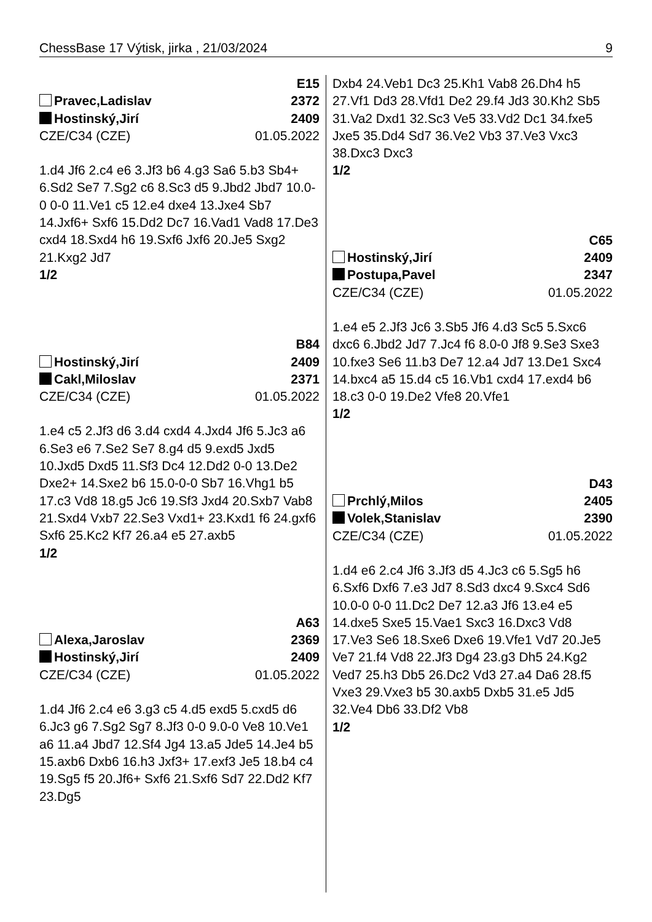ChessBase 17 Výtisk, jirka , 21/03/2024 9
E15
Pravec,Ladislav 2372
Hostinský,Jirí 2409
CZE/C34 (CZE) 01.05.2022
1.d4 Jf6 2.c4 e6 3.Jf3 b6 4.g3 Sa6 5.b3 Sb4+ 6.Sd2 Se7 7.Sg2 c6 8.Sc3 d5 9.Jbd2 Jbd7 10.0-0 0-0 11.Ve1 c5 12.e4 dxe4 13.Jxe4 Sb7 14.Jxf6+ Sxf6 15.Dd2 Dc7 16.Vad1 Vad8 17.De3 cxd4 18.Sxd4 h6 19.Sxf6 Jxf6 20.Je5 Sxg2 21.Kxg2 Jd7
1/2
B84
Hostinský,Jirí 2409
Cakl,Miloslav 2371
CZE/C34 (CZE) 01.05.2022
1.e4 c5 2.Jf3 d6 3.d4 cxd4 4.Jxd4 Jf6 5.Jc3 a6 6.Se3 e6 7.Se2 Se7 8.g4 d5 9.exd5 Jxd5 10.Jxd5 Dxd5 11.Sf3 Dc4 12.Dd2 0-0 13.De2 Dxe2+ 14.Sxe2 b6 15.0-0-0 Sb7 16.Vhg1 b5 17.c3 Vd8 18.g5 Jc6 19.Sf3 Jxd4 20.Sxb7 Vab8 21.Sxd4 Vxb7 22.Se3 Vxd1+ 23.Kxd1 f6 24.gxf6 Sxf6 25.Kc2 Kf7 26.a4 e5 27.axb5
1/2
A63
Alexa,Jaroslav 2369
Hostinský,Jirí 2409
CZE/C34 (CZE) 01.05.2022
1.d4 Jf6 2.c4 e6 3.g3 c5 4.d5 exd5 5.cxd5 d6 6.Jc3 g6 7.Sg2 Sg7 8.Jf3 0-0 9.0-0 Ve8 10.Ve1 a6 11.a4 Jbd7 12.Sf4 Jg4 13.a5 Jde5 14.Je4 b5 15.axb6 Dxb6 16.h3 Jxf3+ 17.exf3 Je5 18.b4 c4 19.Sg5 f5 20.Jf6+ Sxf6 21.Sxf6 Sd7 22.Dd2 Kf7 23.Dg5
Dxb4 24.Veb1 Dc3 25.Kh1 Vab8 26.Dh4 h5 27.Vf1 Dd3 28.Vfd1 De2 29.f4 Jd3 30.Kh2 Sb5 31.Va2 Dxd1 32.Sc3 Ve5 33.Vd2 Dc1 34.fxe5 Jxe5 35.Dd4 Sd7 36.Ve2 Vb3 37.Ve3 Vxc3 38.Dxc3 Dxc3
1/2
C65
Hostinský,Jirí 2409
Postupa,Pavel 2347
CZE/C34 (CZE) 01.05.2022
1.e4 e5 2.Jf3 Jc6 3.Sb5 Jf6 4.d3 Sc5 5.Sxc6 dxc6 6.Jbd2 Jd7 7.Jc4 f6 8.0-0 Jf8 9.Se3 Sxe3 10.fxe3 Se6 11.b3 De7 12.a4 Jd7 13.De1 Sxc4 14.bxc4 a5 15.d4 c5 16.Vb1 cxd4 17.exd4 b6 18.c3 0-0 19.De2 Vfe8 20.Vfe1
1/2
D43
Prchlý,Milos 2405
Volek,Stanislav 2390
CZE/C34 (CZE) 01.05.2022
1.d4 e6 2.c4 Jf6 3.Jf3 d5 4.Jc3 c6 5.Sg5 h6 6.Sxf6 Dxf6 7.e3 Jd7 8.Sd3 dxc4 9.Sxc4 Sd6 10.0-0 0-0 11.Dc2 De7 12.a3 Jf6 13.e4 e5 14.dxe5 Sxe5 15.Vae1 Sxc3 16.Dxc3 Vd8 17.Ve3 Se6 18.Sxe6 Dxe6 19.Vfe1 Vd7 20.Je5 Ve7 21.f4 Vd8 22.Jf3 Dg4 23.g3 Dh5 24.Kg2 Ved7 25.h3 Db5 26.Dc2 Vd3 27.a4 Da6 28.f5 Vxe3 29.Vxe3 b5 30.axb5 Dxb5 31.e5 Jd5 32.Ve4 Db6 33.Df2 Vb8
1/2